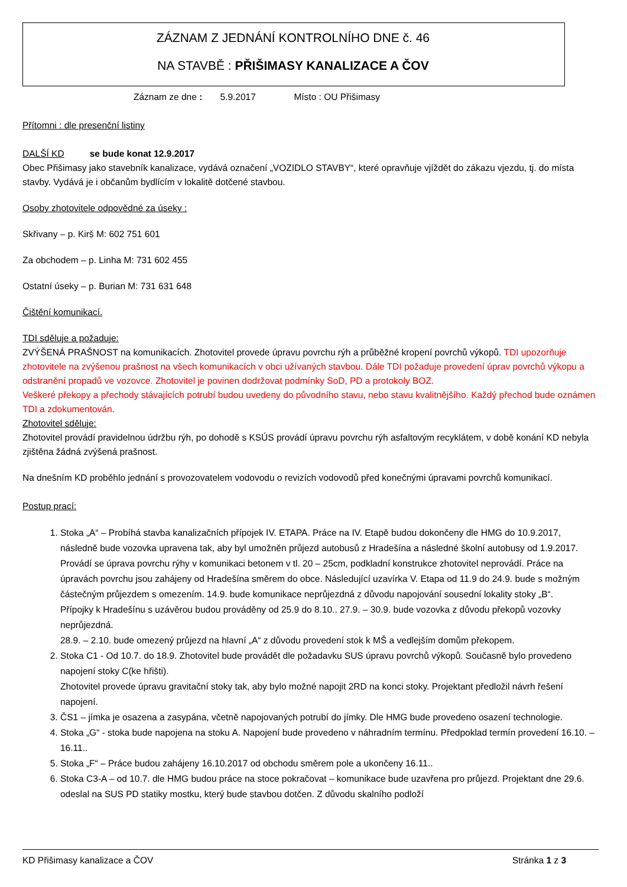ZÁZNAM Z JEDNÁNÍ KONTROLNÍHO DNE č. 46
NA STAVBĚ : PŘIŠIMASY KANALIZACE A ČOV
Záznam ze dne : 5.9.2017 Místo : OU Přišimasy
Přítomni : dle presenční listiny
DALŠÍ KD se bude konat 12.9.2017
Obec Přišimasy jako stavebník kanalizace, vydává označení „VOZIDLO STAVBY“, které opravňuje vjíždět do zákazu vjezdu, tj. do místa stavby. Vydává je i občanům bydlícím v lokalitě dotčené stavbou.
Osoby zhotovitele odpovědné za úseky :
Skřivany – p. Kirš M: 602 751 601
Za obchodem – p. Linha M: 731 602 455
Ostatní úseky – p. Burian M: 731 631 648
Čištění komunikací.
TDI sděluje a požaduje:
ZVÝŠENÁ PRAŠNOST na komunikacích. Zhotovitel provede úpravu povrchu rýh a průběžné kropení povrchů výkopů. TDI upozorňuje zhotovitele na zvýšenou prašnost na všech komunikacích v obci užívaných stavbou. Dále TDI požaduje provedení úprav povrchů výkopu a odstranění propadů ve vozovce. Zhotovitel je povinen dodržovat podmínky SoD, PD a protokoly BOZ.
Veškeré překopy a přechody stávajících potrubí budou uvedeny do původního stavu, nebo stavu kvalitnějšího. Každý přechod bude oznámen TDI a zdokumentován.
Zhotovitel sděluje:
Zhotovitel provádí pravidelnou údržbu rýh, po dohodě s KSÚS provádí úpravu povrchu rýh asfaltovým recyklátem, v době konání KD nebyla zjištěna žádná zvýšená prašnost.
Na dnešním KD proběhlo jednání s provozovatelem vodovodu o revizích vodovodů před konečnými úpravami povrchů komunikací.
Postup prací:
1. Stoka „A“ – Probíhá stavba kanalizačních přípojek IV. ETAPA. Práce na IV. Etapě budou dokončeny dle HMG do 10.9.2017, následně bude vozovka upravena tak, aby byl umožněn průjezd autobusů z Hradešína a následné školní autobusy od 1.9.2017. Provádí se úprava povrchu rýhy v komunikaci betonem v tl. 20 – 25cm, podkladní konstrukce zhotovitel neprovádí. Práce na úpravách povrchu jsou zahájeny od Hradešína směrem do obce. Následující uzavírka V. Etapa od 11.9 do 24.9. bude s možným částečným průjezdem s omezením. 14.9. bude komunikace neprůjezdná z důvodu napojování sousední lokality stoky „B“.
Přípojky k Hradešínu s uzávěrou budou prováděny od 25.9 do 8.10.. 27.9. – 30.9. bude vozovka z důvodu překopů vozovky neprůjezdná.
28.9. – 2.10. bude omezený průjezd na hlavní „A“ z důvodu provedení stok k MŠ a vedlejším domům překopem.
2. Stoka C1 - Od 10.7. do 18.9. Zhotovitel bude provádět dle požadavku SUS úpravu povrchů výkopů. Současně bylo provedeno napojení stoky C(ke hřišti).
Zhotovitel provede úpravu gravitační stoky tak, aby bylo možné napojit 2RD na konci stoky. Projektant předložil návrh řešení napojení.
3. ČS1 – jímka je osazena a zasypána, včetně napojovaných potrubí do jímky. Dle HMG bude provedeno osazení technologie.
4. Stoka „G“ - stoka bude napojena na stoku A. Napojení bude provedeno v náhradním termínu. Předpoklad termín provedení 16.10. – 16.11..
5. Stoka „F“ – Práce budou zahájeny 16.10.2017 od obchodu směrem pole a ukončeny 16.11..
6. Stoka C3-A – od 10.7. dle HMG budou práce na stoce pokračovat – komunikace bude uzavřena pro průjezd. Projektant dne 29.6. odeslal na SUS PD statiky mostku, který bude stavbou dotčen. Z důvodu skalního podloží
KD Přišimasy kanalizace a ČOV Stránka 1 z 3